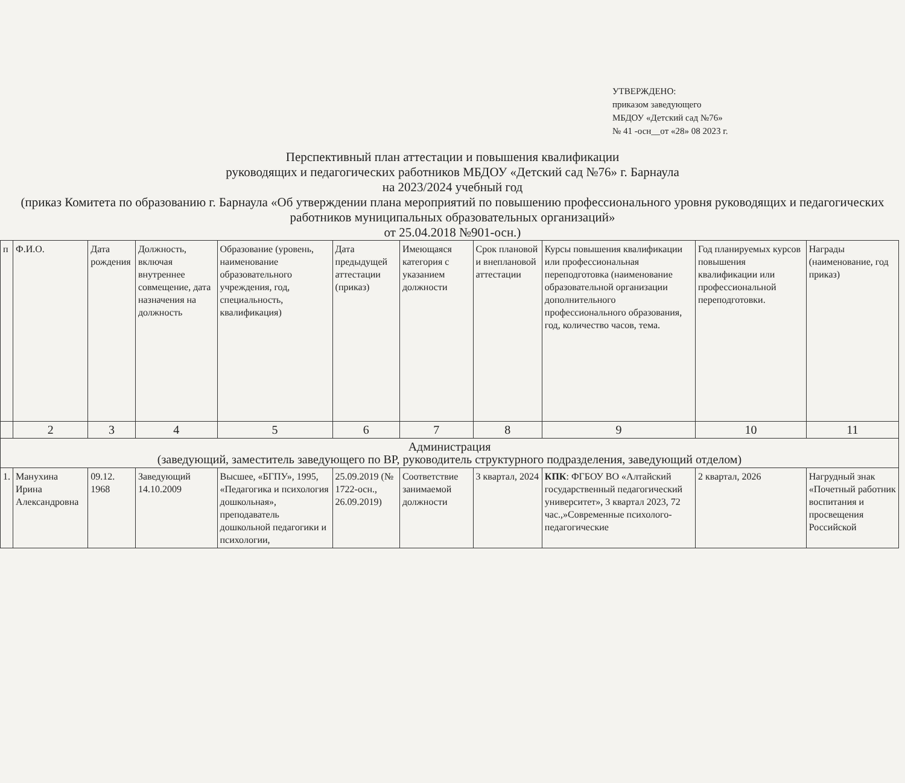УТВЕРЖДЕНО:
приказом заведующего
МБДОУ «Детский сад №76»
№ 41 -осн__от «28» 08 2023 г.
Перспективный план аттестации и повышения квалификации
руководящих и педагогических работников МБДОУ «Детский сад №76» г. Барнаула
на 2023/2024 учебный год
(приказ Комитета по образованию г. Барнаула «Об утверждении плана мероприятий по повышению профессионального уровня руководящих и педагогических работников муниципальных образовательных организаций»
от 25.04.2018 №901-осн.)
| п | Ф.И.О. | Дата рождения | Должность, включая внутреннее совмещение, дата назначения на должность | Образование (уровень, наименование образовательного учреждения, год, специальность, квалификация) | Дата предыдущей аттестации (приказ) | Имеющаяся категория с указанием должности | Срок плановой и внеплановой аттестации | Курсы повышения квалификации или профессиональная переподготовка (наименование образовательной организации дополнительного профессионального образования, год, количество часов, тема. | Год планируемых курсов повышения квалификации или профессиональной переподготовки. | Награды (наименование, год приказ) |
| --- | --- | --- | --- | --- | --- | --- | --- | --- | --- | --- |
| | 2 | 3 | 4 | 5 | 6 | 7 | 8 | 9 | 10 | 11 |
| Администрация (заведующий, заместитель заведующего по ВР, руководитель структурного подразделения, заведующий отделом) | | | | | | | | | | |
| 1. | Манухина Ирина Александровна | 09.12. 1968 | Заведующий 14.10.2009 | Высшее, «БГПУ», 1995, «Педагогика и психология дошкольная», преподаватель дошкольной педагогики и психологии, | 25.09.2019 (№ 1722-осн., 26.09.2019) | Соответствие занимаемой должности | 3 квартал, 2024 | КПК : ФГБОУ ВО «Алтайский государственный педагогический университет», 3 квартал 2023, 72 час.,»Современные психолого-педагогические | 2 квартал, 2026 | Нагрудный знак «Почетный работник воспитания и просвещения Российской |